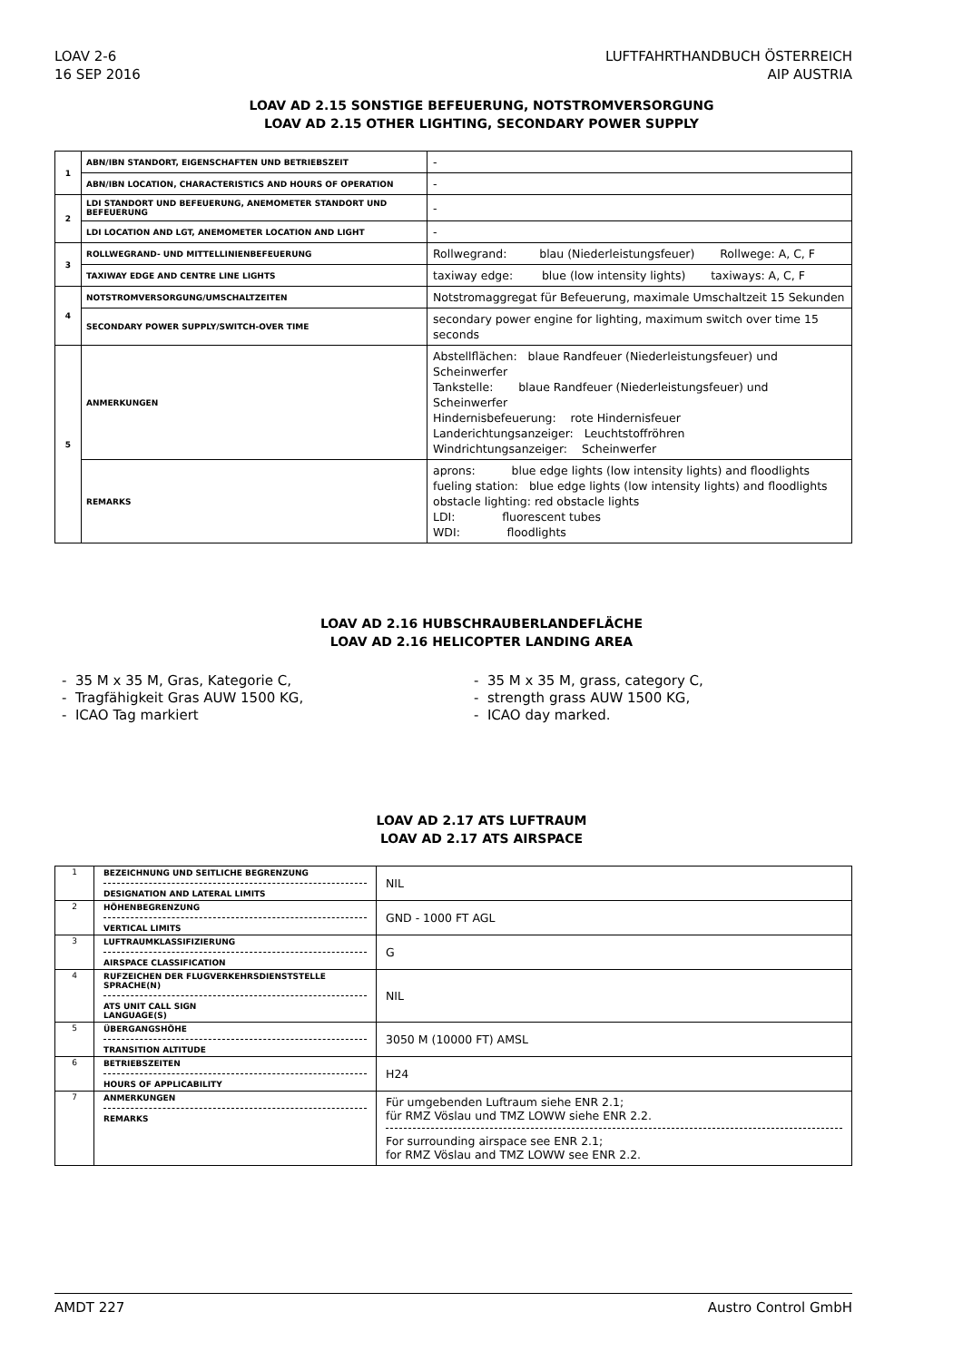LOAV 2-6
16 SEP 2016
LUFTFAHRTHANDBUCH ÖSTERREICH
AIP AUSTRIA
LOAV AD 2.15 SONSTIGE BEFEUERUNG, NOTSTROMVERSORGUNG
LOAV AD 2.15 OTHER LIGHTING, SECONDARY POWER SUPPLY
| 1 | ABN/IBN STANDORT, EIGENSCHAFTEN UND BETRIEBSZEIT | - |
| | ABN/IBN LOCATION, CHARACTERISTICS AND HOURS OF OPERATION | - |
| 2 | LDI STANDORT UND BEFEUERUNG, ANEMOMETER STANDORT UND BEFEUERUNG | - |
| | LDI LOCATION AND LGT, ANEMOMETER LOCATION AND LIGHT | - |
| 3 | ROLLWEGRAND- UND MITTELLINIENBEFEUERUNG | Rollwegrand: blau (Niederleistungsfeuer) Rollwege: A, C, F |
| | TAXIWAY EDGE AND CENTRE LINE LIGHTS | taxiway edge: blue (low intensity lights) taxiways: A, C, F |
| 4 | NOTSTROMVERSORGUNG/UMSCHALTZEITEN | Notstromaggregat für Befeuerung, maximale Umschaltzeit 15 Sekunden |
| | SECONDARY POWER SUPPLY/SWITCH-OVER TIME | secondary power engine for lighting, maximum switch over time 15 seconds |
| 5 | ANMERKUNGEN | Abstellflächen: blaue Randfeuer (Niederleistungsfeuer) und Scheinwerfer Tankstelle: blaue Randfeuer (Niederleistungsfeuer) und Scheinwerfer Hindernisbefeuerung: rote Hindernisfeuer Landerichtungsanzeiger: Leuchtstoffröhren Windrichtungsanzeiger: Scheinwerfer |
| | REMARKS | aprons: blue edge lights (low intensity lights) and floodlights fueling station: blue edge lights (low intensity lights) and floodlights obstacle lighting: red obstacle lights LDI: fluorescent tubes WDI: floodlights |
LOAV AD 2.16 HUBSCHRAUBERLANDEFLÄCHE
LOAV AD 2.16 HELICOPTER LANDING AREA
- 35 M x 35 M, Gras, Kategorie C,
- Tragfähigkeit Gras AUW 1500 KG,
- ICAO Tag markiert
- 35 M x 35 M, grass, category C,
- strength grass AUW 1500 KG,
- ICAO day marked.
LOAV AD 2.17 ATS LUFTRAUM
LOAV AD 2.17 ATS AIRSPACE
| 1 | BEZEICHNUNG UND SEITLICHE BEGRENZUNG DESIGNATION AND LATERAL LIMITS | NIL |
| 2 | HÖHENBEGRENZUNG VERTICAL LIMITS | GND - 1000 FT AGL |
| 3 | LUFTRAUMKLASSIFIZIERUNG AIRSPACE CLASSIFICATION | G |
| 4 | RUFZEICHEN DER FLUGVERKEHRSDIENSTSTELLE SPRACHE(N) ATS UNIT CALL SIGN LANGUAGE(S) | NIL |
| 5 | ÜBERGANGSHÖHE TRANSITION ALTITUDE | 3050 M (10000 FT) AMSL |
| 6 | BETRIEBSZEITEN HOURS OF APPLICABILITY | H24 |
| 7 | ANMERKUNGEN REMARKS | Für umgebenden Luftraum siehe ENR 2.1; für RMZ Vöslau und TMZ LOWW siehe ENR 2.2. For surrounding airspace see ENR 2.1; for RMZ Vöslau and TMZ LOWW see ENR 2.2. |
AMDT 227 Austro Control GmbH